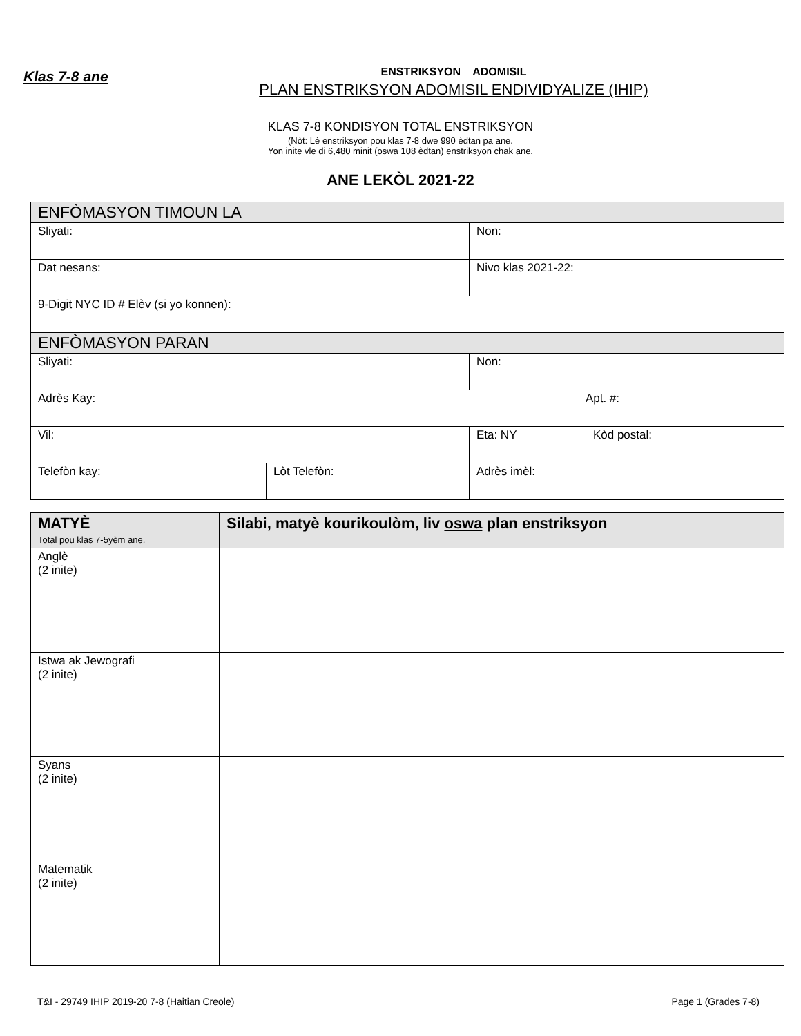Klas 7-8 ane
ENSTRIKSYON ADOMISIL
PLAN ENSTRIKSYON ADOMISIL ENDIVIDYALIZE (IHIP)
KLAS 7-8 KONDISYON TOTAL ENSTRIKSYON
(Nòt: Lè enstriksyon pou klas 7-8 dwe 990 èdtan pa ane.
Yon inite vle di 6,480 minit (oswa 108 èdtan) enstriksyon chak ane.
ANE LEKÒL 2021-22
| ENFÒMASYON TIMOUN LA | | | |
| Sliyati: | | Non: | |
| Dat nesans: | | Nivo klas 2021-22: | |
| 9-Digit NYC ID # Elèv (si yo konnen): | | | |
| ENFÒMASYON PARAN | | | |
| Sliyati: | | Non: | |
| Adrès Kay: Apt. #: | | | |
| Vil: | | Eta: NY | Kòd postal: |
| Telefòn kay: | Lòt Telefòn: | Adrès imèl: | |
| MATYÈ Total pou klas 7-5yèm ane. | Silabi, matyè kourikoulòm, liv oswa plan enstriksyon |
| --- | --- |
| Anglè (2 inite) | |
| Istwa ak Jewografi (2 inite) | |
| Syans (2 inite) | |
| Matematik (2 inite) | |
T&I - 29749 IHIP 2019-20 7-8 (Haitian Creole) Page 1 (Grades 7-8)